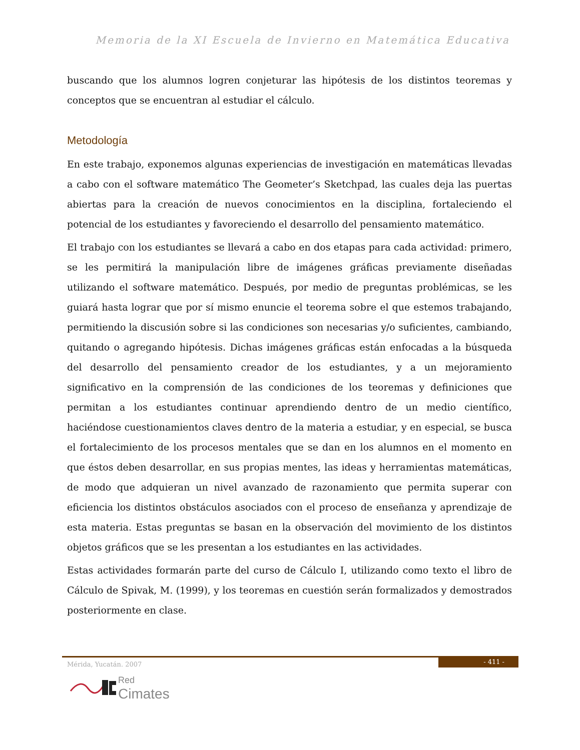Memoria de la XI Escuela de Invierno en Matemática Educativa
buscando que los alumnos logren conjeturar las hipótesis de los distintos teoremas y conceptos que se encuentran al estudiar el cálculo.
Metodología
En este trabajo, exponemos algunas experiencias de investigación en matemáticas llevadas a cabo con el software matemático The Geometer’s Sketchpad, las cuales deja las puertas abiertas para la creación de nuevos conocimientos en la disciplina, fortaleciendo el potencial de los estudiantes y favoreciendo el desarrollo del pensamiento matemático.
El trabajo con los estudiantes se llevará a cabo en dos etapas para cada actividad: primero, se les permitirá la manipulación libre de imágenes gráficas previamente diseñadas utilizando el software matemático. Después, por medio de preguntas problémicas, se les guiará hasta lograr que por sí mismo enuncie el teorema sobre el que estemos trabajando, permitiendo la discusión sobre si las condiciones son necesarias y/o suficientes, cambiando, quitando o agregando hipótesis. Dichas imágenes gráficas están enfocadas a la búsqueda del desarrollo del pensamiento creador de los estudiantes, y a un mejoramiento significativo en la comprensión de las condiciones de los teoremas y definiciones que permitan a los estudiantes continuar aprendiendo dentro de un medio científico, haciéndose cuestionamientos claves dentro de la materia a estudiar, y en especial, se busca el fortalecimiento de los procesos mentales que se dan en los alumnos en el momento en que éstos deben desarrollar, en sus propias mentes, las ideas y herramientas matemáticas, de modo que adquieran un nivel avanzado de razonamiento que permita superar con eficiencia los distintos obstáculos asociados con el proceso de enseñanza y aprendizaje de esta materia. Estas preguntas se basan en la observación del movimiento de los distintos objetos gráficos que se les presentan a los estudiantes en las actividades.
Estas actividades formarán parte del curso de Cálculo I, utilizando como texto el libro de Cálculo de Spivak, M. (1999), y los teoremas en cuestión serán formalizados y demostrados posteriormente en clase.
- 411 -
Mérida, Yucatán. 2007
Red Cimates